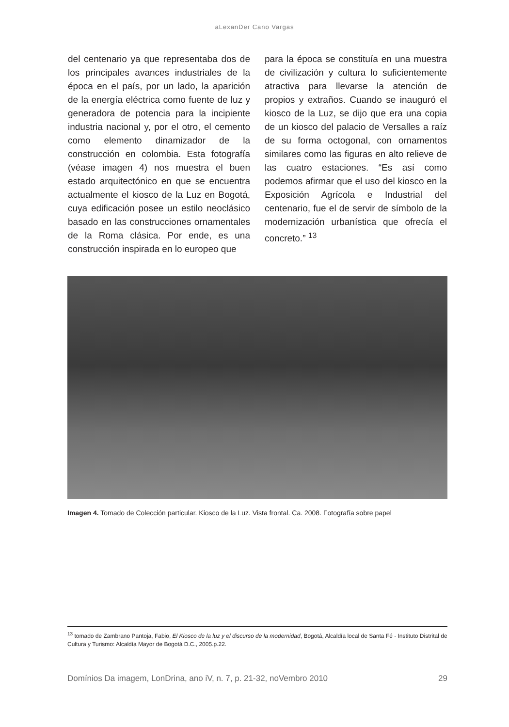aLexanDer Cano Vargas
del centenario ya que representaba dos de los principales avances industriales de la época en el país, por un lado, la aparición de la energía eléctrica como fuente de luz y generadora de potencia para la incipiente industria nacional y, por el otro, el cemento como elemento dinamizador de la construcción en colombia. Esta fotografía (véase imagen 4) nos muestra el buen estado arquitectónico en que se encuentra actualmente el kiosco de la Luz en Bogotá, cuya edificación posee un estilo neoclásico basado en las construcciones ornamentales de la Roma clásica. Por ende, es una construcción inspirada en lo europeo que
para la época se constituía en una muestra de civilización y cultura lo suficientemente atractiva para llevarse la atención de propios y extraños. Cuando se inauguró el kiosco de la Luz, se dijo que era una copia de un kiosco del palacio de Versalles a raíz de su forma octogonal, con ornamentos similares como las figuras en alto relieve de las cuatro estaciones. “Es así como podemos afirmar que el uso del kiosco en la Exposición Agrícola e Industrial del centenario, fue el de servir de símbolo de la modernización urbanística que ofrecía el concreto.” <sup>13</sup>
Imagen 4. Tomado de Colección particular. Kiosco de la Luz. Vista frontal. Ca. 2008. Fotografía sobre papel
<sup>13</sup> tomado de Zambrano Pantoja, Fabio, El Kiosco de la luz y el discurso de la modernidad, Bogotá, Alcaldía local de Santa Fé - Instituto Distrital de Cultura y Turismo: Alcaldía Mayor de Bogotá D.C., 2005.p.22.
Domínios Da imagem, LonDrina, ano iV, n. 7, p. 21-32, noVembro 2010 29